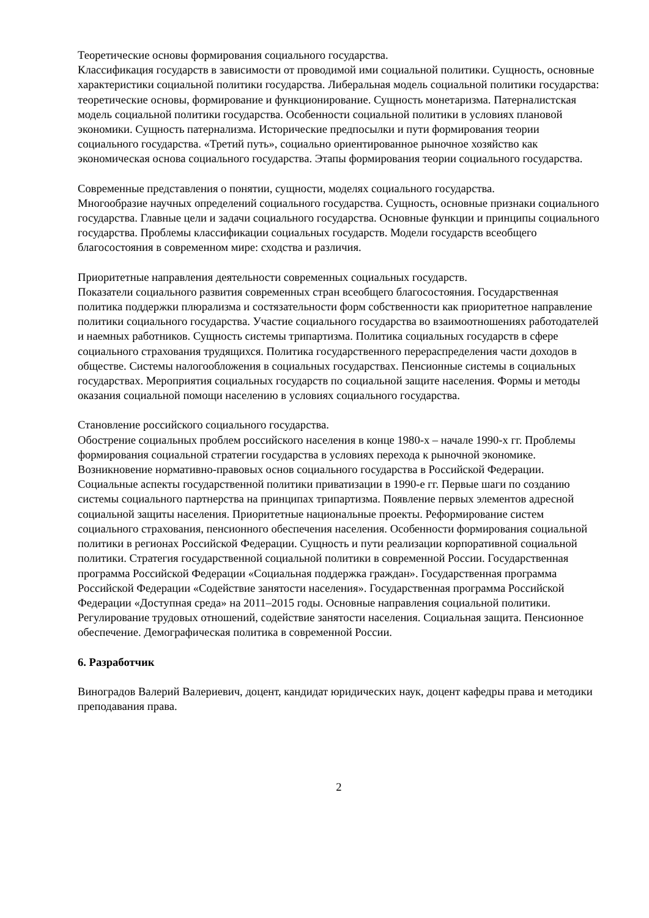Теоретические основы формирования социального государства.
Классификация государств в зависимости от проводимой ими социальной политики. Сущность, основные характеристики социальной политики государства. Либеральная модель социальной политики государства: теоретические основы, формирование и функционирование. Сущность монетаризма. Патерналистская модель социальной политики государства. Особенности социальной политики в условиях плановой экономики. Сущность патернализма. Исторические предпосылки и пути формирования теории социального государства. «Третий путь», социально ориентированное рыночное хозяйство как экономическая основа социального государства. Этапы формирования теории социального государства.
Современные представления о понятии, сущности, моделях социального государства.
Многообразие научных определений социального государства. Сущность, основные признаки социального государства. Главные цели и задачи социального государства. Основные функции и принципы социального государства. Проблемы классификации социальных государств. Модели государств всеобщего благосостояния в современном мире: сходства и различия.
Приоритетные направления деятельности современных социальных государств.
Показатели социального развития современных стран всеобщего благосостояния. Государственная политика поддержки плюрализма и состязательности форм собственности как приоритетное направление политики социального государства. Участие социального государства во взаимоотношениях работодателей и наемных работников. Сущность системы трипартизма. Политика социальных государств в сфере социального страхования трудящихся. Политика государственного перераспределения части доходов в обществе. Системы налогообложения в социальных государствах. Пенсионные системы в социальных государствах. Мероприятия социальных государств по социальной защите населения. Формы и методы оказания социальной помощи населению в условиях социального государства.
Становление российского социального государства.
Обострение социальных проблем российского населения в конце 1980-х – начале 1990-х гг. Проблемы формирования социальной стратегии государства в условиях перехода к рыночной экономике. Возникновение нормативно-правовых основ социального государства в Российской Федерации. Социальные аспекты государственной политики приватизации в 1990-е гг. Первые шаги по созданию системы социального партнерства на принципах трипартизма. Появление первых элементов адресной социальной защиты населения. Приоритетные национальные проекты. Реформирование систем социального страхования, пенсионного обеспечения населения. Особенности формирования социальной политики в регионах Российской Федерации. Сущность и пути реализации корпоративной социальной политики. Стратегия государственной социальной политики в современной России. Государственная программа Российской Федерации «Социальная поддержка граждан». Государственная программа Российской Федерации «Содействие занятости населения». Государственная программа Российской Федерации «Доступная среда» на 2011–2015 годы. Основные направления социальной политики. Регулирование трудовых отношений, содействие занятости населения. Социальная защита. Пенсионное обеспечение. Демографическая политика в современной России.
6. Разработчик
Виноградов Валерий Валериевич, доцент, кандидат юридических наук, доцент кафедры права и методики преподавания права.
2